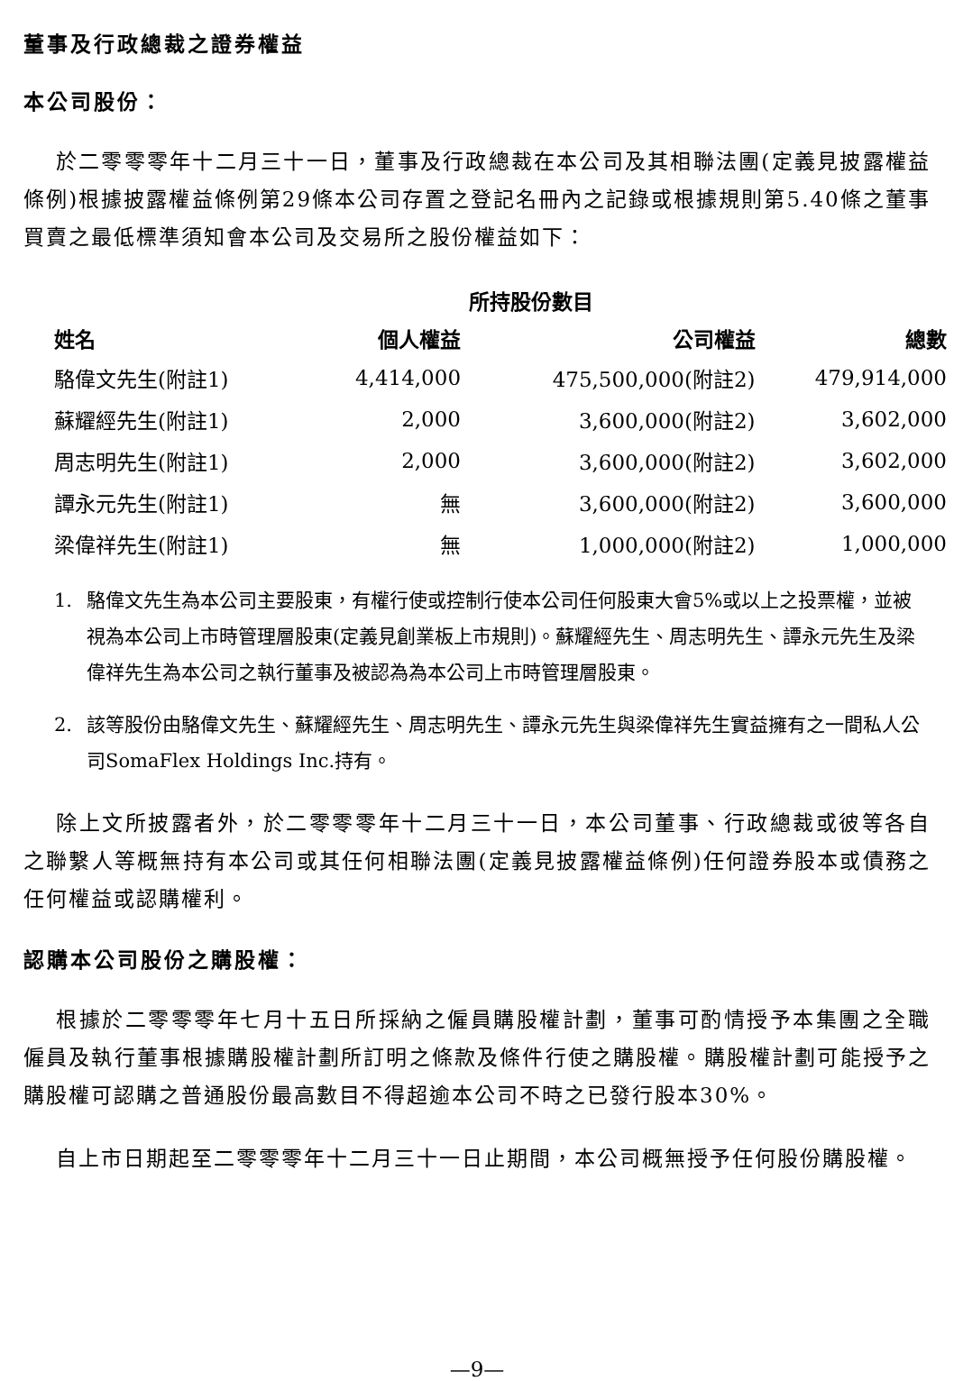董事及行政總裁之證券權益
本公司股份：
於二零零零年十二月三十一日，董事及行政總裁在本公司及其相聯法團(定義見披露權益條例)根據披露權益條例第29條本公司存置之登記名冊內之記錄或根據規則第5.40條之董事買賣之最低標準須知會本公司及交易所之股份權益如下：
| | 所持股份數目 | | |
| --- | --- | --- | --- |
| 姓名 | 個人權益 | 公司權益 | 總數 |
| 駱偉文先生(附註1) | 4,414,000 | 475,500,000(附註2) | 479,914,000 |
| 蘇耀經先生(附註1) | 2,000 | 3,600,000(附註2) | 3,602,000 |
| 周志明先生(附註1) | 2,000 | 3,600,000(附註2) | 3,602,000 |
| 譚永元先生(附註1) | 無 | 3,600,000(附註2) | 3,600,000 |
| 梁偉祥先生(附註1) | 無 | 1,000,000(附註2) | 1,000,000 |
1. 駱偉文先生為本公司主要股東，有權行使或控制行使本公司任何股東大會5%或以上之投票權，並被視為本公司上市時管理層股東(定義見創業板上市規則)。蘇耀經先生、周志明先生、譚永元先生及梁偉祥先生為本公司之執行董事及被認為為本公司上市時管理層股東。
2. 該等股份由駱偉文先生、蘇耀經先生、周志明先生、譚永元先生與梁偉祥先生實益擁有之一間私人公司SomaFlex Holdings Inc.持有。
除上文所披露者外，於二零零零年十二月三十一日，本公司董事、行政總裁或彼等各自之聯繫人等概無持有本公司或其任何相聯法團(定義見披露權益條例)任何證券股本或債務之任何權益或認購權利。
認購本公司股份之購股權：
根據於二零零零年七月十五日所採納之僱員購股權計劃，董事可酌情授予本集團之全職僱員及執行董事根據購股權計劃所訂明之條款及條件行使之購股權。購股權計劃可能授予之購股權可認購之普通股份最高數目不得超逾本公司不時之已發行股本30%。
自上市日期起至二零零零年十二月三十一日止期間，本公司概無授予任何股份購股權。
—9—